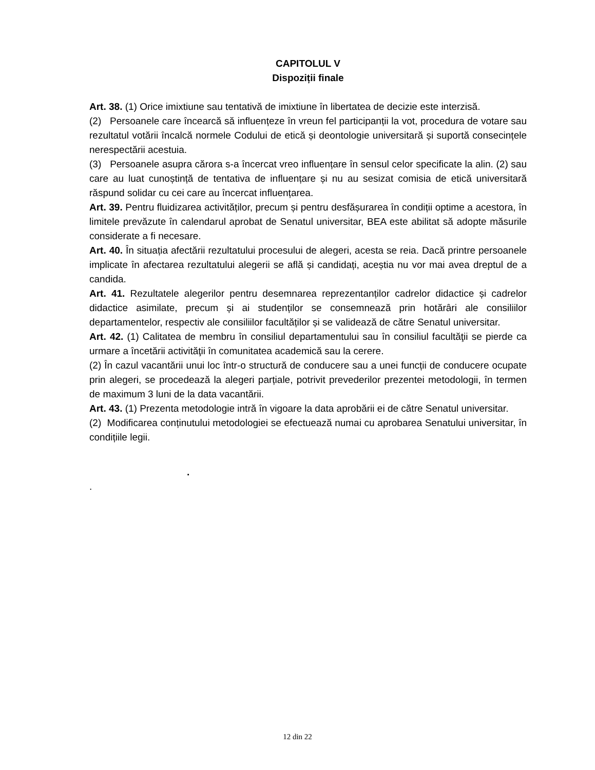CAPITOLUL V
Dispoziții finale
Art. 38. (1) Orice imixtiune sau tentativă de imixtiune în libertatea de decizie este interzisă.
(2) Persoanele care încearcă să influențeze în vreun fel participanții la vot, procedura de votare sau rezultatul votării încalcă normele Codului de etică și deontologie universitară și suportă consecințele nerespectării acestuia.
(3) Persoanele asupra cărora s-a încercat vreo influențare în sensul celor specificate la alin. (2) sau care au luat cunoștință de tentativa de influențare și nu au sesizat comisia de etică universitară răspund solidar cu cei care au încercat influențarea.
Art. 39. Pentru fluidizarea activităților, precum și pentru desfășurarea în condiții optime a acestora, în limitele prevăzute în calendarul aprobat de Senatul universitar, BEA este abilitat să adopte măsurile considerate a fi necesare.
Art. 40. În situația afectării rezultatului procesului de alegeri, acesta se reia. Dacă printre persoanele implicate în afectarea rezultatului alegerii se află și candidați, aceștia nu vor mai avea dreptul de a candida.
Art. 41. Rezultatele alegerilor pentru desemnarea reprezentanților cadrelor didactice și cadrelor didactice asimilate, precum și ai studenților se consemnează prin hotărâri ale consiliilor departamentelor, respectiv ale consiliilor facultăților și se validează de către Senatul universitar.
Art. 42. (1) Calitatea de membru în consiliul departamentului sau în consiliul facultăţii se pierde ca urmare a încetării activităţii în comunitatea academică sau la cerere.
(2) În cazul vacantării unui loc într-o structură de conducere sau a unei funcții de conducere ocupate prin alegeri, se procedează la alegeri parțiale, potrivit prevederilor prezentei metodologii, în termen de maximum 3 luni de la data vacantării.
Art. 43. (1) Prezenta metodologie intră în vigoare la data aprobării ei de către Senatul universitar.
(2) Modificarea conținutului metodologiei se efectuează numai cu aprobarea Senatului universitar, în condițiile legii.
.
.
12 din 22